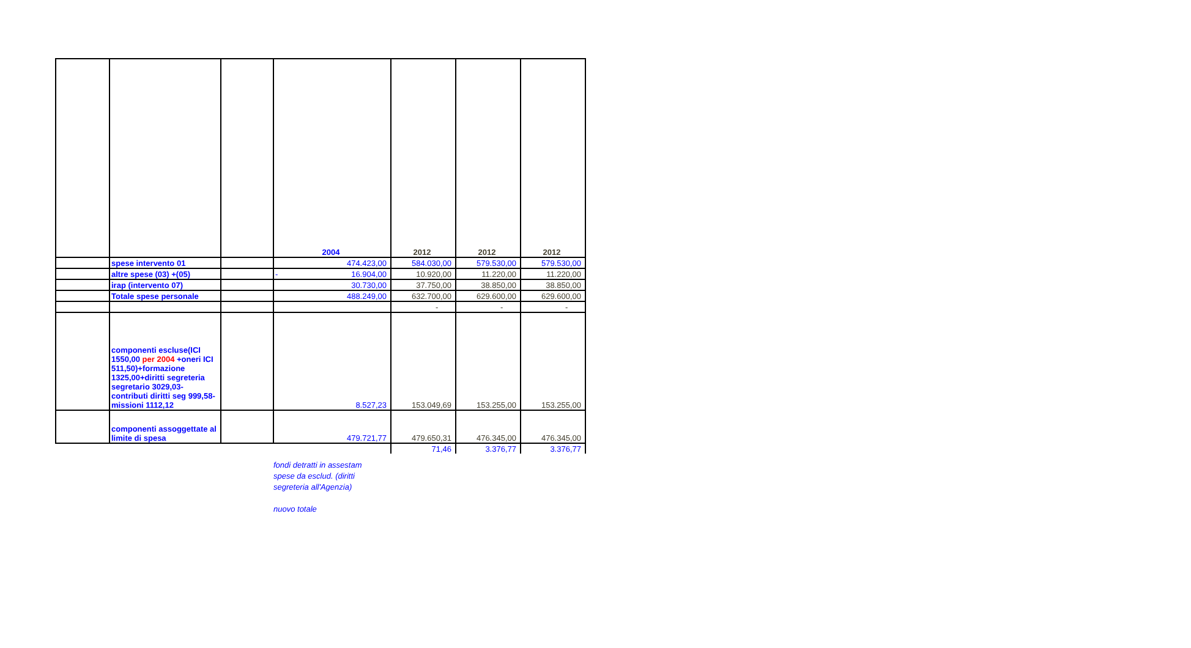| | | | 2004 | 2012 | 2012 | 2012 |
| | spese intervento 01 | | 474.423,00 | 584.030,00 | 579.530,00 | 579.530,00 |
| | altre spese (03) +(05) | | - 16.904,00 | 10.920,00 | 11.220,00 | 11.220,00 |
| | irap (intervento 07) | | 30.730,00 | 37.750,00 | 38.850,00 | 38.850,00 |
| | Totale spese personale | | 488.249,00 | 632.700,00 | 629.600,00 | 629.600,00 |
| | | | | - | - | - |
| | componenti escluse(ICI 1550,00 per 2004 +oneri ICI 511,50)+formazione 1325,00+diritti segreteria segretario 3029,03-contributi diritti seg 999,58-missioni 1112,12 | | 8.527,23 | 153.049,69 | 153.255,00 | 153.255,00 |
| | componenti assoggettate al limite di spesa | | 479.721,77 | 479.650,31 | 476.345,00 | 476.345,00 |
| | | | | 71,46 | 3.376,77 | 3.376,77 |
fondi detratti in assestam
spese da esclud. (diritti
segreteria all'Agenzia)
nuovo totale